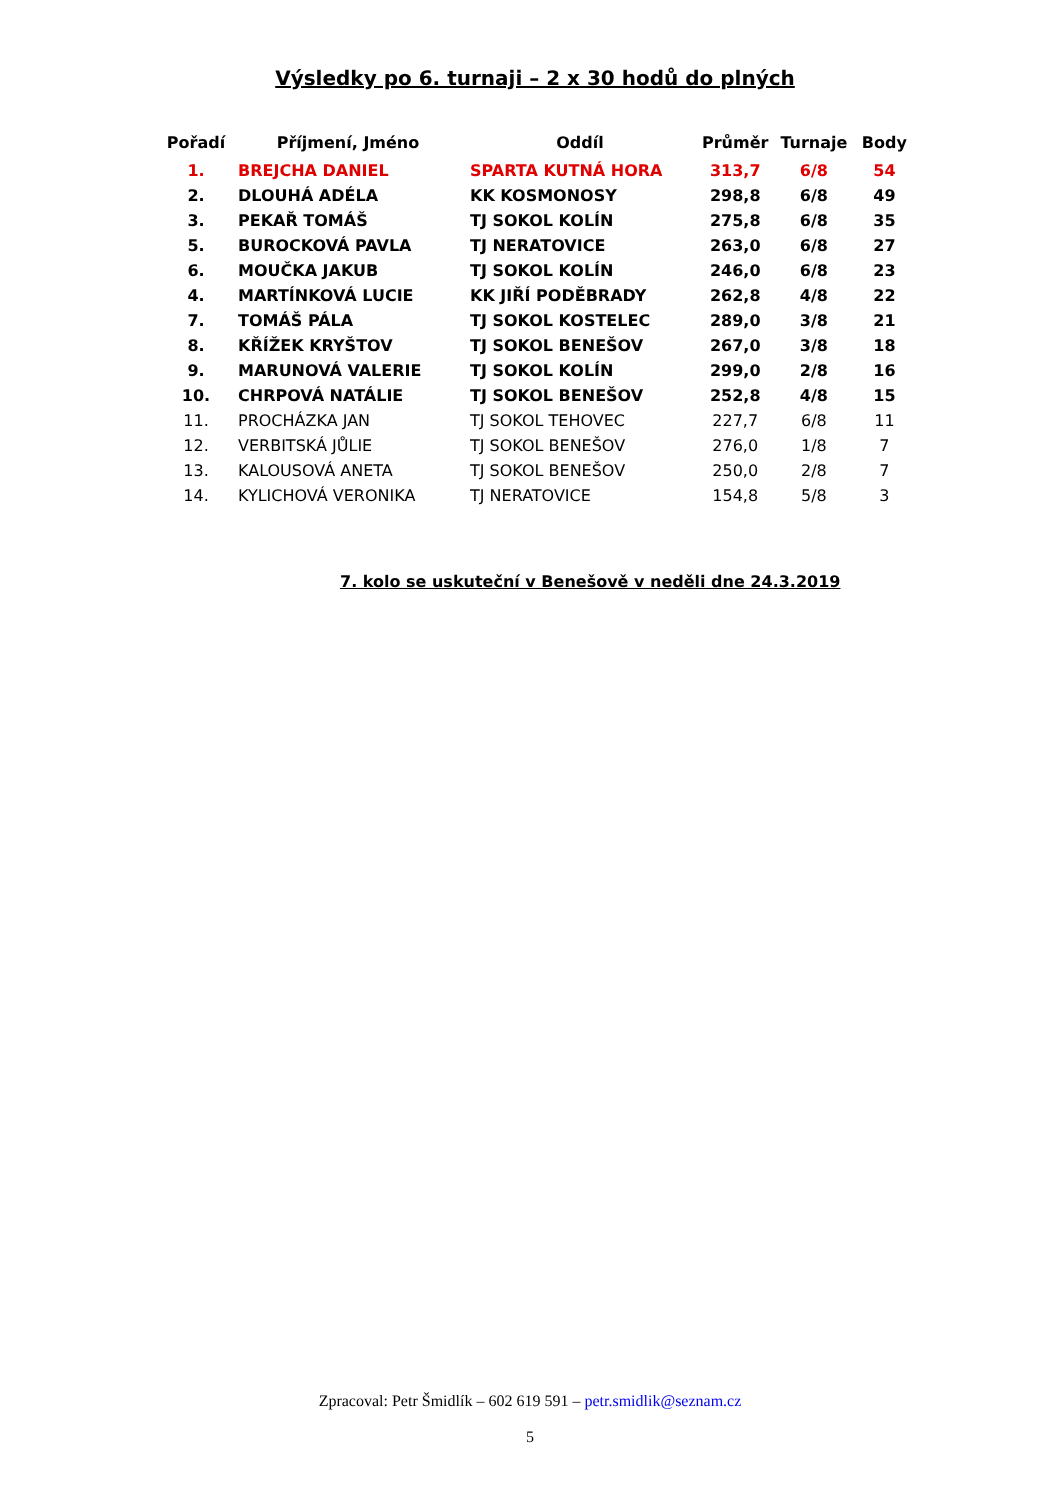Výsledky po 6. turnaji – 2 x 30 hodů do plných
| Pořadí | Příjmení, Jméno | Oddíl | Průměr | Turnaje | Body |
| --- | --- | --- | --- | --- | --- |
| 1. | BREJCHA DANIEL | SPARTA KUTNÁ HORA | 313,7 | 6/8 | 54 |
| 2. | DLOUHÁ ADÉLA | KK KOSMONOSY | 298,8 | 6/8 | 49 |
| 3. | PEKAŘ TOMÁŠ | TJ SOKOL KOLÍN | 275,8 | 6/8 | 35 |
| 5. | BUROCKOVÁ PAVLA | TJ NERATOVICE | 263,0 | 6/8 | 27 |
| 6. | MOUČKA JAKUB | TJ SOKOL KOLÍN | 246,0 | 6/8 | 23 |
| 4. | MARTÍNKOVÁ LUCIE | KK JIŘÍ PODĚBRADY | 262,8 | 4/8 | 22 |
| 7. | TOMÁŠ PÁLA | TJ SOKOL KOSTELEC | 289,0 | 3/8 | 21 |
| 8. | KŘÍŽEK KRYŠTOV | TJ SOKOL BENEŠOV | 267,0 | 3/8 | 18 |
| 9. | MARUNOVÁ VALERIE | TJ SOKOL KOLÍN | 299,0 | 2/8 | 16 |
| 10. | CHRPOVÁ NATÁLIE | TJ SOKOL BENEŠOV | 252,8 | 4/8 | 15 |
| 11. | PROCHÁZKA JAN | TJ SOKOL TEHOVEC | 227,7 | 6/8 | 11 |
| 12. | VERBITSKÁ JŮLIE | TJ SOKOL BENEŠOV | 276,0 | 1/8 | 7 |
| 13. | KALOUSOVÁ ANETA | TJ SOKOL BENEŠOV | 250,0 | 2/8 | 7 |
| 14. | KYLICHOVÁ VERONIKA | TJ NERATOVICE | 154,8 | 5/8 | 3 |
7. kolo se uskuteční v Benešově v neděli dne 24.3.2019
Zpracoval: Petr Šmidlík – 602 619 591 – petr.smidlik@seznam.cz
5